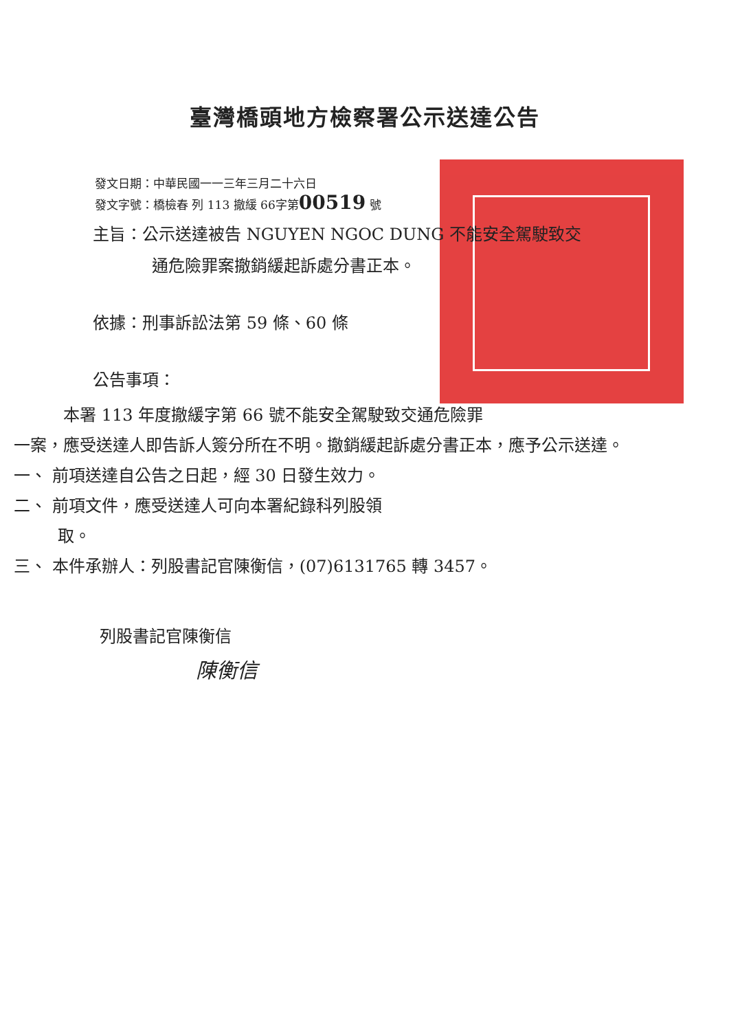臺灣橋頭地方檢察署公示送達公告
發文日期：中華民國一一三年三月二十六日
發文字號：橋檢春 列 113 撤緩 66字第00519 號
主旨：公示送達被告 NGUYEN NGOC DUNG 不能安全駕駛致交
通危險罪案撤銷緩起訴處分書正本。
依據：刑事訴訟法第 59 條、60 條
公告事項：
本署 113 年度撤緩字第 66 號不能安全駕駛致交通危險罪
一案，應受送達人即告訴人簽分所在不明。撤銷緩起訴處分書正本，應予公示送達。
一、 前項送達自公告之日起，經 30 日發生效力。
二、 前項文件，應受送達人可向本署紀錄科列股領
取。
三、 本件承辦人：列股書記官陳衡信，(07)6131765 轉 3457。
列股書記官陳衡信
陳衡信